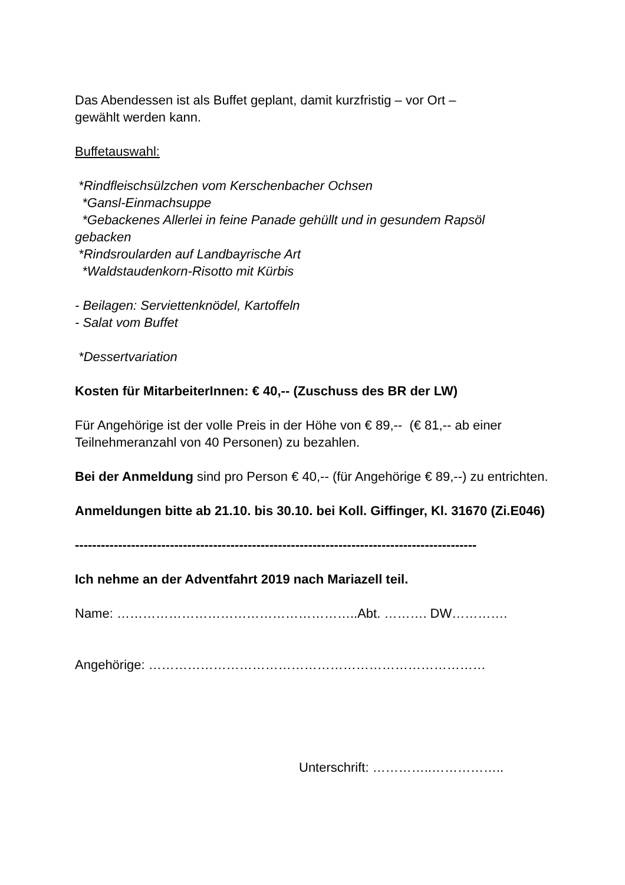Das Abendessen ist als Buffet geplant, damit kurzfristig – vor Ort –
gewählt werden kann.
Buffetauswahl:
*Rindfleischsülzchen vom Kerschenbacher Ochsen
*Gansl-Einmachsuppe
*Gebackenes Allerlei in feine Panade gehüllt und in gesundem Rapsöl
gebacken
*Rindsroularden auf Landbayrische Art
*Waldstaudenkorn-Risotto mit Kürbis
- Beilagen: Serviettenknödel, Kartoffeln
- Salat vom Buffet
*Dessertvariation
Kosten für MitarbeiterInnen: € 40,-- (Zuschuss des BR der LW)
Für Angehörige ist der volle Preis in der Höhe von € 89,-- (€ 81,-- ab einer Teilnehmeranzahl von 40 Personen) zu bezahlen.
Bei der Anmeldung sind pro Person € 40,-- (für Angehörige € 89,--) zu entrichten.
Anmeldungen bitte ab 21.10. bis 30.10. bei Koll. Giffinger, Kl. 31670 (Zi.E046)
---------------------------------------------------------------------------------------------
Ich nehme an der Adventfahrt 2019 nach Mariazell teil.
Name: ………………………………………………..Abt. ………. DW………….
Angehörige: ……………………………………………………………………
Unterschrift: …………..……………..